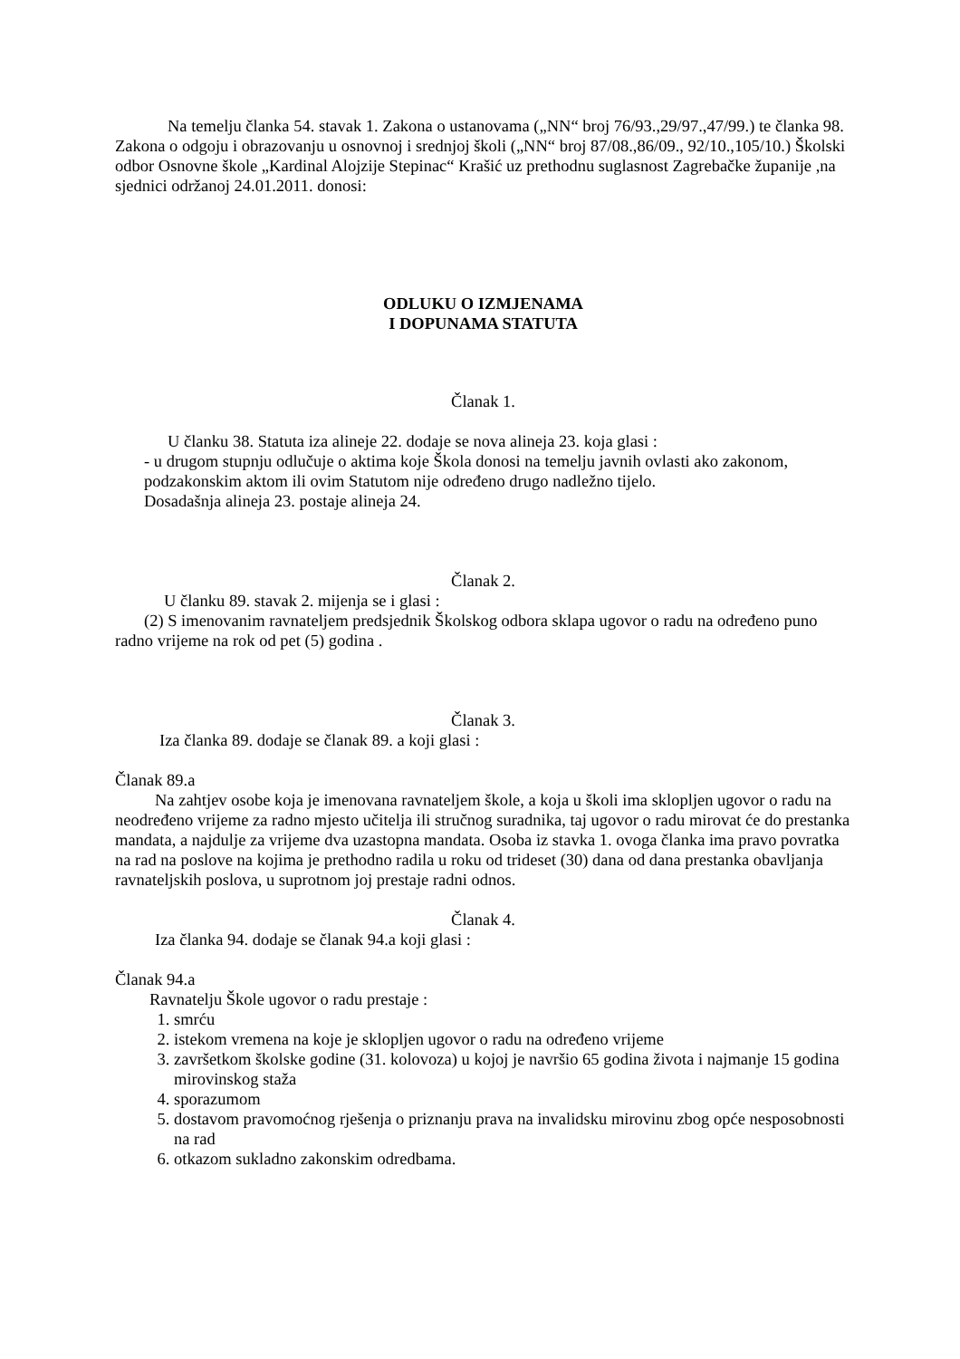Na temelju članka 54. stavak 1. Zakona o ustanovama („NN“ broj 76/93.,29/97.,47/99.) te članka 98. Zakona o odgoju i obrazovanju u osnovnoj i srednjoj školi („NN“ broj 87/08.,86/09., 92/10.,105/10.) Školski odbor Osnovne škole „Kardinal Alojzije Stepinac“ Krašić uz prethodnu suglasnost Zagrebačke županije ,na sjednici održanoj 24.01.2011. donosi:
ODLUKU O IZMJENAMA
I DOPUNAMA STATUTA
Članak 1.
U članku 38. Statuta iza alineje 22. dodaje se nova alineja 23. koja glasi :
- u drugom stupnju odlučuje o aktima koje Škola donosi na temelju javnih ovlasti ako zakonom, podzakonskim aktom ili ovim Statutom nije određeno drugo nadležno tijelo.
Dosadašnja alineja 23. postaje alineja 24.
Članak 2.
U članku 89. stavak 2. mijenja se i glasi :
(2) S imenovanim ravnateljem predsjednik Školskog odbora sklapa ugovor o radu na određeno puno radno vrijeme na rok od pet (5) godina .
Članak 3.
Iza članka 89. dodaje se članak 89. a koji glasi :
Članak 89.a
Na zahtjev osobe koja je imenovana ravnateljem škole, a koja u školi ima sklopljen ugovor o radu na neodređeno vrijeme za radno mjesto učitelja ili stručnog suradnika, taj ugovor o radu mirovat će do prestanka mandata, a najdulje za vrijeme dva uzastopna mandata. Osoba iz stavka 1. ovoga članka ima pravo povratka na rad na poslove na kojima je prethodno radila u roku od trideset (30) dana od dana prestanka obavljanja ravnateljskih poslova, u suprotnom joj prestaje radni odnos.
Članak 4.
Iza članka 94. dodaje se članak 94.a koji glasi :
Članak 94.a
Ravnatelju Škole ugovor o radu prestaje :
1. smrću
2. istekom vremena na koje je sklopljen ugovor o radu na određeno vrijeme
3. završetkom školske godine (31. kolovoza) u kojoj je navršio 65 godina života i najmanje 15 godina mirovinskog staža
4. sporazumom
5. dostavom pravomoćnog rješenja o priznanju prava na invalidsku mirovinu zbog opće nesposobnosti na rad
6. otkazom sukladno zakonskim odredbama.